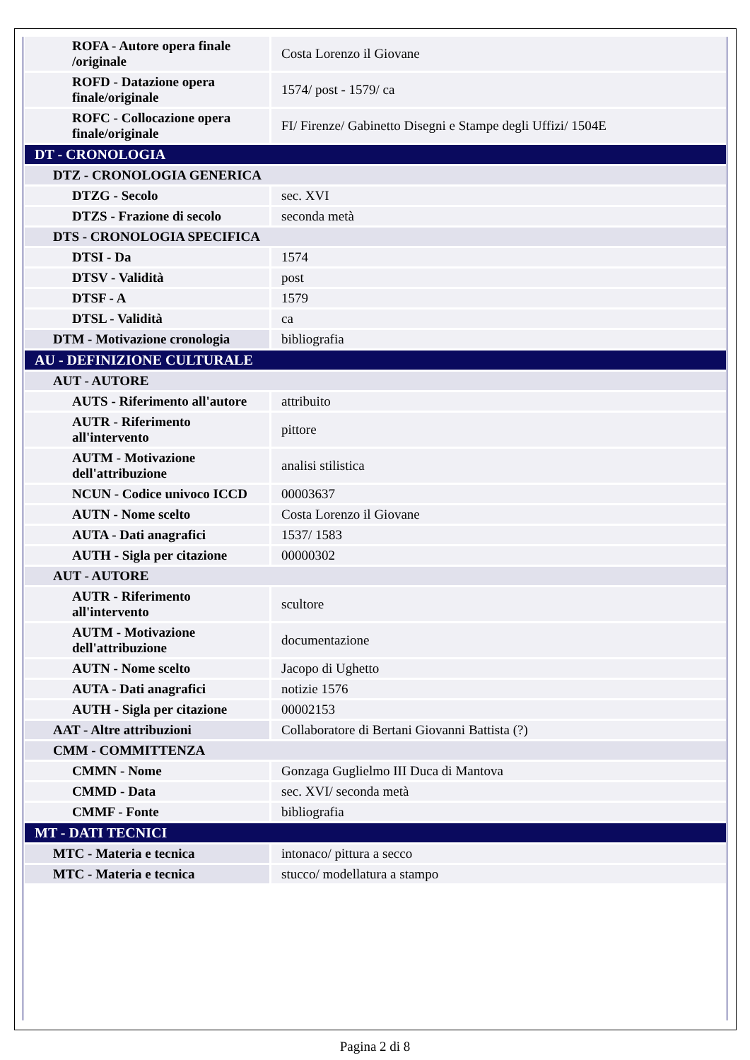| ROFA - Autore opera finale /originale | Costa Lorenzo il Giovane |
| ROFD - Datazione opera finale/originale | 1574/ post - 1579/ ca |
| ROFC - Collocazione opera finale/originale | FI/ Firenze/ Gabinetto Disegni e Stampe degli Uffizi/ 1504E |
| DT - CRONOLOGIA | |
| DTZ - CRONOLOGIA GENERICA | |
| DTZG - Secolo | sec. XVI |
| DTZS - Frazione di secolo | seconda metà |
| DTS - CRONOLOGIA SPECIFICA | |
| DTSI - Da | 1574 |
| DTSV - Validità | post |
| DTSF - A | 1579 |
| DTSL - Validità | ca |
| DTM - Motivazione cronologia | bibliografia |
| AU - DEFINIZIONE CULTURALE | |
| AUT - AUTORE | |
| AUTS - Riferimento all'autore | attribuito |
| AUTR - Riferimento all'intervento | pittore |
| AUTM - Motivazione dell'attribuzione | analisi stilistica |
| NCUN - Codice univoco ICCD | 00003637 |
| AUTN - Nome scelto | Costa Lorenzo il Giovane |
| AUTA - Dati anagrafici | 1537/ 1583 |
| AUTH - Sigla per citazione | 00000302 |
| AUT - AUTORE | |
| AUTR - Riferimento all'intervento | scultore |
| AUTM - Motivazione dell'attribuzione | documentazione |
| AUTN - Nome scelto | Jacopo di Ughetto |
| AUTA - Dati anagrafici | notizie 1576 |
| AUTH - Sigla per citazione | 00002153 |
| AAT - Altre attribuzioni | Collaboratore di Bertani Giovanni Battista (?) |
| CMM - COMMITTENZA | |
| CMMN - Nome | Gonzaga Guglielmo III Duca di Mantova |
| CMMD - Data | sec. XVI/ seconda metà |
| CMMF - Fonte | bibliografia |
| MT - DATI TECNICI | |
| MTC - Materia e tecnica | intonaco/ pittura a secco |
| MTC - Materia e tecnica | stucco/ modellatura a stampo |
Pagina 2 di 8